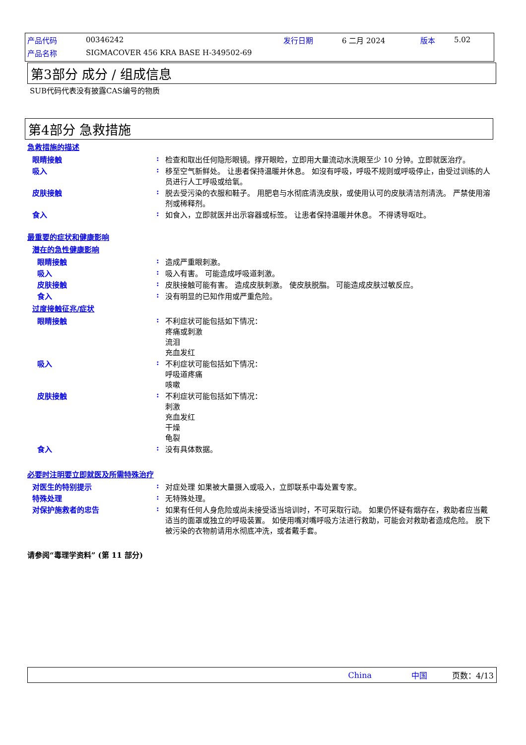| 产品代码 | 00346242 | 发行日期 | 6 二月 2024 | 版本 | 5.02 |
| 产品名称 | SIGMACOVER 456 KRA BASE H-349502-69 | | | | |
第3部分 成分 / 组成信息
SUB代码代表没有披露CAS编号的物质
第4部分 急救措施
急救措施的描述
眼睛接触 : 检查和取出任何隐形眼镜。撑开眼睑，立即用大量流动水洗眼至少 10 分钟。立即就医治疗。
吸入 : 移至空气新鲜处。 让患者保持温暖并休息。 如沒有呼吸，呼吸不规则或呼吸停止，由受过训练的人员进行人工呼吸或给氧。
皮肤接触 : 脱去受污染的衣服和鞋子。 用肥皂与水彻底清洗皮肤，或使用认可的皮肤清洁剂清洗。 严禁使用溶剂或稀释剂。
食入 : 如食入，立即就医并出示容器或标签。 让患者保持温暖并休息。 不得诱导呕吐。
最重要的症状和健康影响
潜在的急性健康影响
眼睛接触 : 造成严重眼刺激。
吸入 : 吸入有害。 可能造成呼吸道刺激。
皮肤接触 : 皮肤接触可能有害。 造成皮肤刺激。 使皮肤脱脂。 可能造成皮肤过敏反应。
食入 : 没有明显的已知作用或严重危险。
过度接触征兆/症状
眼睛接触 : 不利症状可能包括如下情况：
疼痛或刺激
流泪
充血发红
吸入 : 不利症状可能包括如下情况：
呼吸道疼痛
咳嗽
皮肤接触 : 不利症状可能包括如下情况：
刺激
充血发红
干燥
龟裂
食入 : 没有具体数据。
必要时注明要立即就医及所需特殊治疗
对医生的特别提示 : 对症处理 如果被大量摄入或吸入，立即联系中毒处置专家。
特殊处理 : 无特殊处理。
对保护施救者的忠告 : 如果有任何人身危险或尚未接受适当培训时，不可采取行动。 如果仍怀疑有烟存在，救助者应当戴适当的面罩或独立的呼吸装置。 如使用嘴对嘴呼吸方法进行救助，可能会对救助者造成危险。 脱下被污染的衣物前请用水彻底冲洗，或者戴手套。
请参阅“毒理学资料” (第 11 部分)
China 中国 页数：4/13